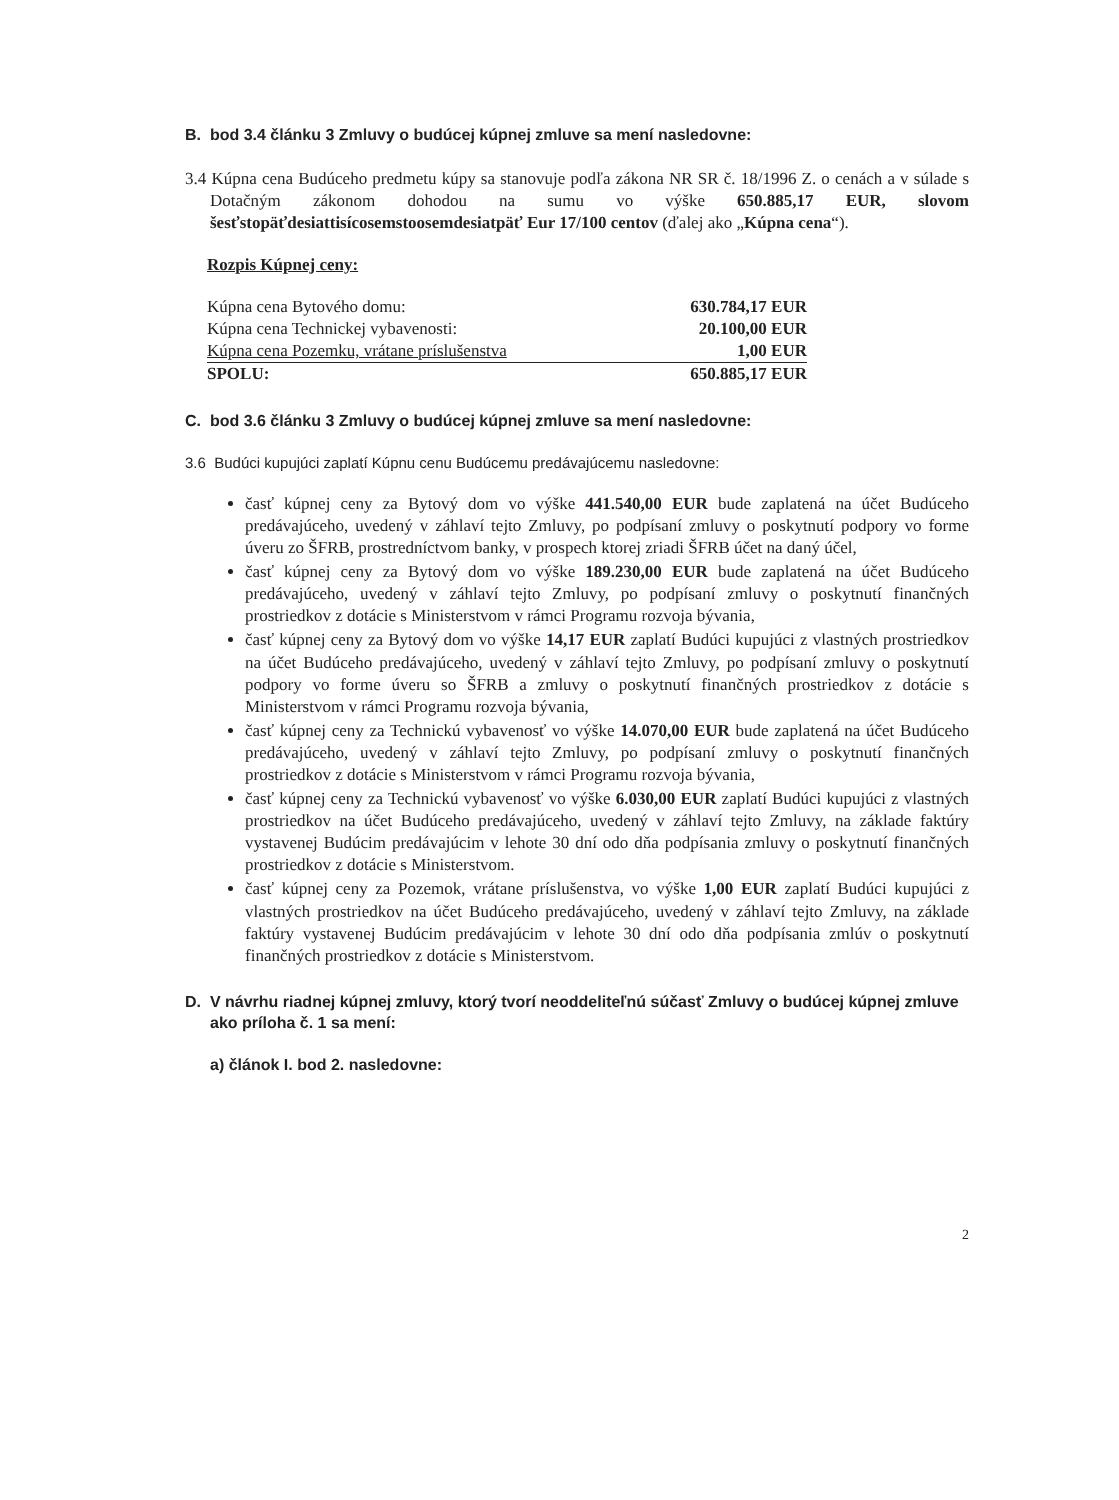B. bod 3.4 článku 3 Zmluvy o budúcej kúpnej zmluve sa mení nasledovne:
3.4 Kúpna cena Budúceho predmetu kúpy sa stanovuje podľa zákona NR SR č. 18/1996 Z. o cenách a v súlade s Dotačným zákonom dohodou na sumu vo výške 650.885,17 EUR, slovom šesťstopäťdesiattisícosemstoosemdesiatpäť Eur 17/100 centov (ďalej ako „Kúpna cena“).
Rozpis Kúpnej ceny:
| Kúpna cena Bytového domu: | 630.784,17 EUR |
| Kúpna cena Technickej vybavenosti: | 20.100,00 EUR |
| Kúpna cena Pozemku, vrátane príslušenstva | 1,00 EUR |
| SPOLU: | 650.885,17 EUR |
C. bod 3.6 článku 3 Zmluvy o budúcej kúpnej zmluve sa mení nasledovne:
3.6 Budúci kupujúci zaplatí Kúpnu cenu Budúcemu predávajúcemu nasledovne:
časť kúpnej ceny za Bytový dom vo výške 441.540,00 EUR bude zaplatená na účet Budúceho predávajúceho, uvedený v záhlaví tejto Zmluvy, po podpísaní zmluvy o poskytnutí podpory vo forme úveru zo ŠFRB, prostredníctvom banky, v prospech ktorej zriadi ŠFRB účet na daný účel,
časť kúpnej ceny za Bytový dom vo výške 189.230,00 EUR bude zaplatená na účet Budúceho predávajúceho, uvedený v záhlaví tejto Zmluvy, po podpísaní zmluvy o poskytnutí finančných prostriedkov z dotácie s Ministerstvom v rámci Programu rozvoja bývania,
časť kúpnej ceny za Bytový dom vo výške 14,17 EUR zaplatí Budúci kupujúci z vlastných prostriedkov na účet Budúceho predávajúceho, uvedený v záhlaví tejto Zmluvy, po podpísaní zmluvy o poskytnutí podpory vo forme úveru so ŠFRB a zmluvy o poskytnutí finančných prostriedkov z dotácie s Ministerstvom v rámci Programu rozvoja bývania,
časť kúpnej ceny za Technickú vybavenosť vo výške 14.070,00 EUR bude zaplatená na účet Budúceho predávajúceho, uvedený v záhlaví tejto Zmluvy, po podpísaní zmluvy o poskytnutí finančných prostriedkov z dotácie s Ministerstvom v rámci Programu rozvoja bývania,
časť kúpnej ceny za Technickú vybavenosť vo výške 6.030,00 EUR zaplatí Budúci kupujúci z vlastných prostriedkov na účet Budúceho predávajúceho, uvedený v záhlaví tejto Zmluvy, na základe faktúry vystavenej Budúcim predávajúcim v lehote 30 dní odo dňa podpísania zmluvy o poskytnutí finančných prostriedkov z dotácie s Ministerstvom.
časť kúpnej ceny za Pozemok, vrátane príslušenstva, vo výške 1,00 EUR zaplatí Budúci kupujúci z vlastných prostriedkov na účet Budúceho predávajúceho, uvedený v záhlaví tejto Zmluvy, na základe faktúry vystavenej Budúcim predávajúcim v lehote 30 dní odo dňa podpísania zmlúv o poskytnutí finančných prostriedkov z dotácie s Ministerstvom.
D. V návrhu riadnej kúpnej zmluvy, ktorý tvorí neoddeliteľnú súčasť Zmluvy o budúcej kúpnej zmluve ako príloha č. 1 sa mení:
a) článok I. bod 2. nasledovne:
2